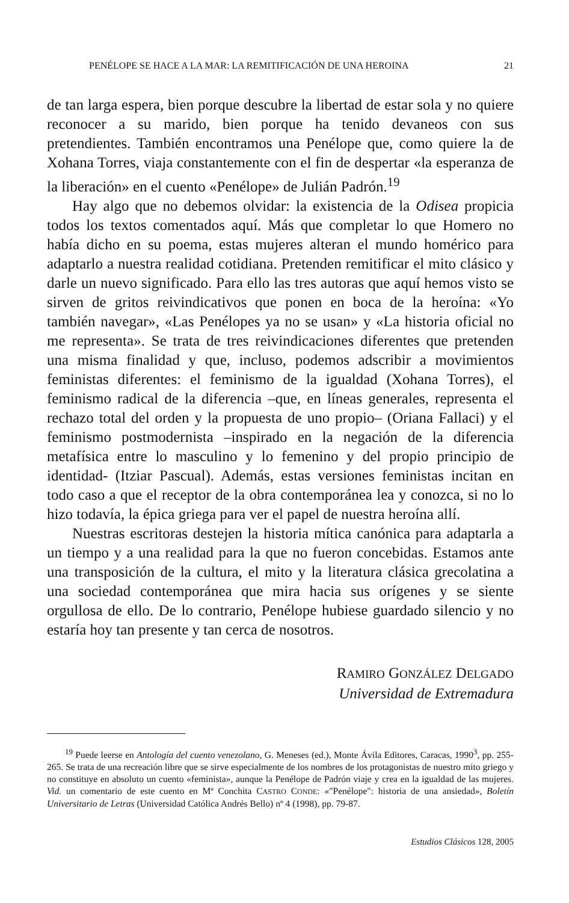PENÉLOPE SE HACE A LA MAR: LA REMITIFICACIÓN DE UNA HEROINA 21
de tan larga espera, bien porque descubre la libertad de estar sola y no quiere reconocer a su marido, bien porque ha tenido devaneos con sus pretendientes. También encontramos una Penélope que, como quiere la de Xohana Torres, viaja constantemente con el fin de despertar «la esperanza de la liberación» en el cuento «Penélope» de Julián Padrón.<sup>19</sup>
Hay algo que no debemos olvidar: la existencia de la Odisea propicia todos los textos comentados aquí. Más que completar lo que Homero no había dicho en su poema, estas mujeres alteran el mundo homérico para adaptarlo a nuestra realidad cotidiana. Pretenden remitificar el mito clásico y darle un nuevo significado. Para ello las tres autoras que aquí hemos visto se sirven de gritos reivindicativos que ponen en boca de la heroína: «Yo también navegar», «Las Penélopes ya no se usan» y «La historia oficial no me representa». Se trata de tres reivindicaciones diferentes que pretenden una misma finalidad y que, incluso, podemos adscribir a movimientos feministas diferentes: el feminismo de la igualdad (Xohana Torres), el feminismo radical de la diferencia –que, en líneas generales, representa el rechazo total del orden y la propuesta de uno propio– (Oriana Fallaci) y el feminismo postmodernista –inspirado en la negación de la diferencia metafísica entre lo masculino y lo femenino y del propio principio de identidad- (Itziar Pascual). Además, estas versiones feministas incitan en todo caso a que el receptor de la obra contemporánea lea y conozca, si no lo hizo todavía, la épica griega para ver el papel de nuestra heroína allí.
Nuestras escritoras destejen la historia mítica canónica para adaptarla a un tiempo y a una realidad para la que no fueron concebidas. Estamos ante una transposición de la cultura, el mito y la literatura clásica grecolatina a una sociedad contemporánea que mira hacia sus orígenes y se siente orgullosa de ello. De lo contrario, Penélope hubiese guardado silencio y no estaría hoy tan presente y tan cerca de nosotros.
RAMIRO GONZÁLEZ DELGADO
Universidad de Extremadura
<sup>19</sup> Puede leerse en Antología del cuento venezolano, G. Meneses (ed.), Monte Ávila Editores, Caracas, 1990<sup>3</sup>, pp. 255-265. Se trata de una recreación libre que se sirve especialmente de los nombres de los protagonistas de nuestro mito griego y no constituye en absoluto un cuento «feminista», aunque la Penélope de Padrón viaje y crea en la igualdad de las mujeres. Vid. un comentario de este cuento en Mª Conchita CASTRO CONDE: «"Penélope": historia de una ansiedad», Boletín Universitario de Letras (Universidad Católica Andrés Bello) nº 4 (1998), pp. 79-87.
Estudios Clásicos 128, 2005